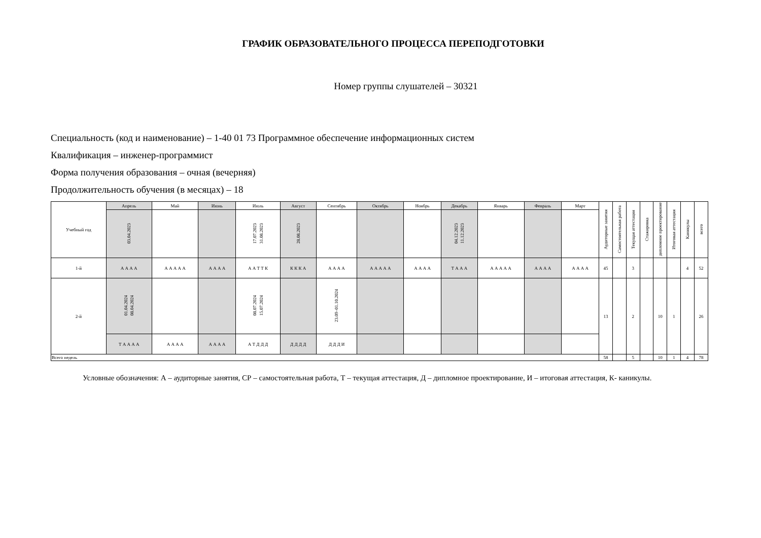ГРАФИК ОБРАЗОВАТЕЛЬНОГО ПРОЦЕССА ПЕРЕПОДГОТОВКИ
Номер группы слушателей – 30321
Специальность (код и наименование) – 1-40 01 73 Программное обеспечение информационных систем
Квалификация – инженер-программист
Форма получения образования – очная (вечерняя)
Продолжительность обучения (в месяцах) – 18
| Учебный год | Апрель | Май | Июнь | Июль | Август | Сентябрь | Октябрь | Ноябрь | Декабрь | Январь | Февраль | Март | Аудиторные занятия | Самостоятельная работа | Текущая аттестация | Стажировка | дипломное проектирование | Итоговая аттестация | Каникулы | всего |
| --- | --- | --- | --- | --- | --- | --- | --- | --- | --- | --- | --- | --- | --- | --- | --- | --- | --- | --- | --- | --- |
| | 03.04.2023 | | | 17.07.2023 31.08.2023 | 28.08.2023 | | | | 04.12.2023 11.12.2023 | | | | | | | | | | | |
| 1-й | А А А А | А А А А А | А А А А | А А Т Т К | К К К А | А А А А | А А А А А | А А А А | Т А А А | А А А А А | А А А А | А А А А | 45 | | 3 | | | | 4 | 52 |
| 2-й | 01.04.2024 08.04.2024 | | | 08.07.2024 15.07.2024 | | 23.09–01.10.2024 | | | | | | | 13 | | 2 | | 10 | 1 | | 26 |
| | Т А А А А | А А А А | А А А А | А Т Д Д Д | Д Д Д Д | Д Д Д И | | | | | | | | | | | | | | |
| Всего недель | | | | | | | | | | | | | 58 | | 5 | | 10 | 1 | 4 | 78 |
Условные обозначения: А – аудиторные занятия, СР – самостоятельная работа, Т – текущая аттестация, Д – дипломное проектирование, И – итоговая аттестация, К- каникулы.